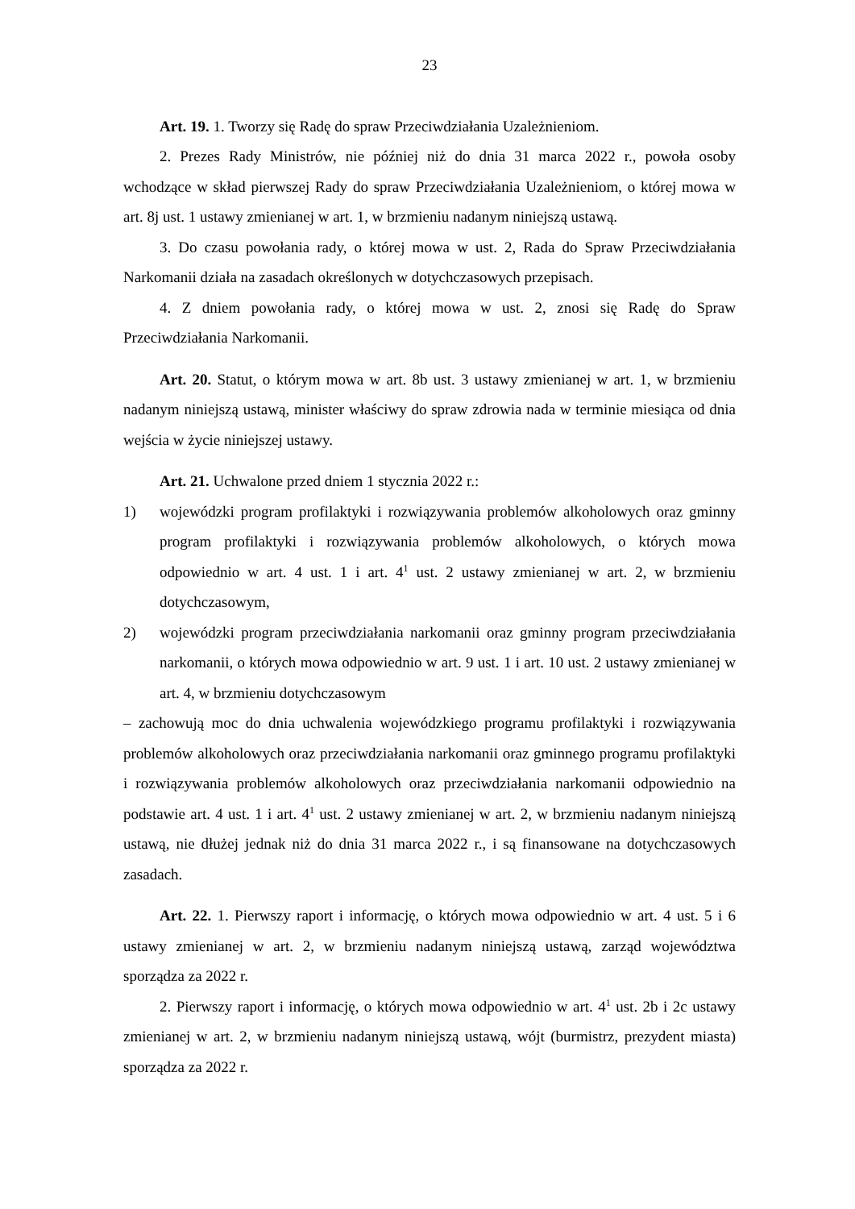23
Art. 19. 1. Tworzy się Radę do spraw Przeciwdziałania Uzależnieniom.
2. Prezes Rady Ministrów, nie później niż do dnia 31 marca 2022 r., powoła osoby wchodzące w skład pierwszej Rady do spraw Przeciwdziałania Uzależnieniom, o której mowa w art. 8j ust. 1 ustawy zmienianej w art. 1, w brzmieniu nadanym niniejszą ustawą.
3. Do czasu powołania rady, o której mowa w ust. 2, Rada do Spraw Przeciwdziałania Narkomanii działa na zasadach określonych w dotychczasowych przepisach.
4. Z dniem powołania rady, o której mowa w ust. 2, znosi się Radę do Spraw Przeciwdziałania Narkomanii.
Art. 20. Statut, o którym mowa w art. 8b ust. 3 ustawy zmienianej w art. 1, w brzmieniu nadanym niniejszą ustawą, minister właściwy do spraw zdrowia nada w terminie miesiąca od dnia wejścia w życie niniejszej ustawy.
Art. 21. Uchwalone przed dniem 1 stycznia 2022 r.:
1) wojewódzki program profilaktyki i rozwiązywania problemów alkoholowych oraz gminny program profilaktyki i rozwiązywania problemów alkoholowych, o których mowa odpowiednio w art. 4 ust. 1 i art. 4<sup>1</sup> ust. 2 ustawy zmienianej w art. 2, w brzmieniu dotychczasowym,
2) wojewódzki program przeciwdziałania narkomanii oraz gminny program przeciwdziałania narkomanii, o których mowa odpowiednio w art. 9 ust. 1 i art. 10 ust. 2 ustawy zmienianej w art. 4, w brzmieniu dotychczasowym
– zachowują moc do dnia uchwalenia wojewódzkiego programu profilaktyki i rozwiązywania problemów alkoholowych oraz przeciwdziałania narkomanii oraz gminnego programu profilaktyki i rozwiązywania problemów alkoholowych oraz przeciwdziałania narkomanii odpowiednio na podstawie art. 4 ust. 1 i art. 4<sup>1</sup> ust. 2 ustawy zmienianej w art. 2, w brzmieniu nadanym niniejszą ustawą, nie dłużej jednak niż do dnia 31 marca 2022 r., i są finansowane na dotychczasowych zasadach.
Art. 22. 1. Pierwszy raport i informację, o których mowa odpowiednio w art. 4 ust. 5 i 6 ustawy zmienianej w art. 2, w brzmieniu nadanym niniejszą ustawą, zarząd województwa sporządza za 2022 r.
2. Pierwszy raport i informację, o których mowa odpowiednio w art. 4<sup>1</sup> ust. 2b i 2c ustawy zmienianej w art. 2, w brzmieniu nadanym niniejszą ustawą, wójt (burmistrz, prezydent miasta) sporządza za 2022 r.